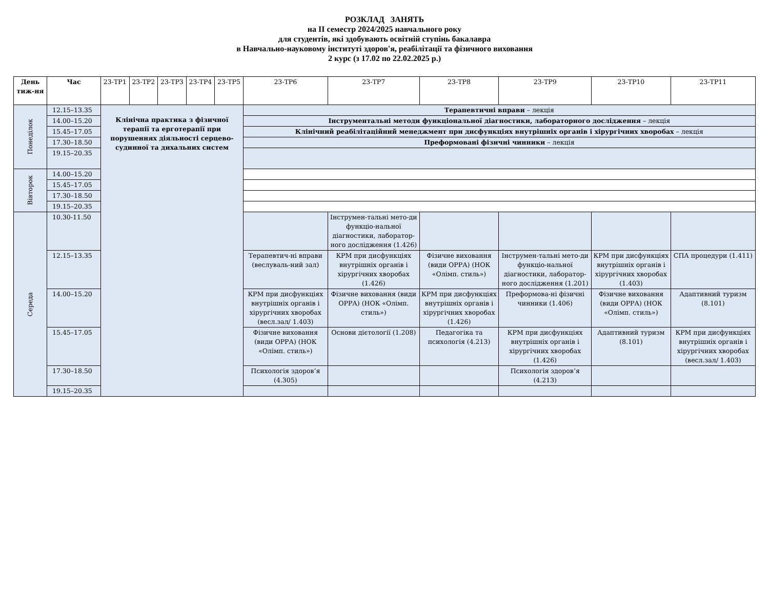РОЗКЛАД ЗАНЯТЬ
на II семестр 2024/2025 навчального року
для студентів, які здобувають освітній ступінь бакалавра
в Навчально-науковому інституті здоров'я, реабілітації та фізичного виховання
2 курс (з 17.02 по 22.02.2025 р.)
| День тиж-ня | Час | 23-ТР1 | 23-ТР2 | 23-ТР3 | 23-ТР4 | 23-ТР5 | 23-ТР6 | 23-ТР7 | 23-ТР8 | 23-ТР9 | 23-ТР10 | 23-ТР11 |
| --- | --- | --- | --- | --- | --- | --- | --- | --- | --- | --- | --- | --- |
| Понеділок | 12.15–13.35 | Клінічна практика з фізичної терапії та ерготерапії при порушеннях діяльності серцево-судинної та дихальних систем | | | | | Терапевтичні вправи – лекція | | | | | |
| | 14.00–15.20 | | | | | | Інструментальні методи функціональної діагностики, лабораторного дослідження – лекція | | | | | |
| | 15.45–17.05 | | | | | | Клінічний реабілітаційний менеджмент при дисфункціях внутрішніх органів і хірургічних хворобах – лекція | | | | | |
| | 17.30–18.50 | | | | | | Преформовані фізичні чинники – лекція | | | | | |
| | 19.15–20.35 | | | | | | | | | | | |
| Вівторок | 14.00–15.20 | | | | | | | | | | | |
| | 15.45–17.05 | | | | | | | | | | | |
| | 17.30–18.50 | | | | | | | | | | | |
| | 19.15–20.35 | | | | | | | | | | | |
| Середа | 10.30-11.50 | | | | | | | Інструмен-тальні мето-ди функціо-нальної діагностики, лаборатор-ного дослідження (1.426) | | | | |
| | 12.15–13.35 | | | | | | Терапевтич-ні вправи (веслуваль-ний зал) | КРМ при дисфункціях внутрішніх органів і хірургічних хворобах (1.426) | Фізичне виховання (види ОРРА) (НОК «Олімп. стиль») | Інструмен-тальні мето-ди функціо-нальної діагностики, лаборатор-ного дослідження (1.201) | КРМ при дисфункціях внутрішніх органів і хірургічних хворобах (1.403) | СПА процедури (1.411) |
| | 14.00–15.20 | | | | | | КРМ при дисфункціях внутрішніх органів і хірургічних хворобах (весл.зал/ 1.403) | Фізичне виховання (види ОРРА) (НОК «Олімп. стиль») | КРМ при дисфункціях внутрішніх органів і хірургічних хворобах (1.426) | Преформова-ні фізичні чинники (1.406) | Фізичне виховання (види ОРРА) (НОК «Олімп. стиль») | Адаптивний туризм (8.101) |
| | 15.45–17.05 | | | | | | Фізичне виховання (види ОРРА) (НОК «Олімп. стиль») | Основи дієтології (1.208) | Педагогіка та психологія (4.213) | КРМ при дисфункціях внутрішніх органів і хірургічних хворобах (1.426) | Адаптивний туризм (8.101) | КРМ при дисфункціях внутрішніх органів і хірургічних хворобах (весл.зал/ 1.403) |
| | 17.30–18.50 | | | | | | Психологія здоров’я (4.305) | | | Психологія здоров’я (4.213) | | |
| | 19.15–20.35 | | | | | | | | | | | |